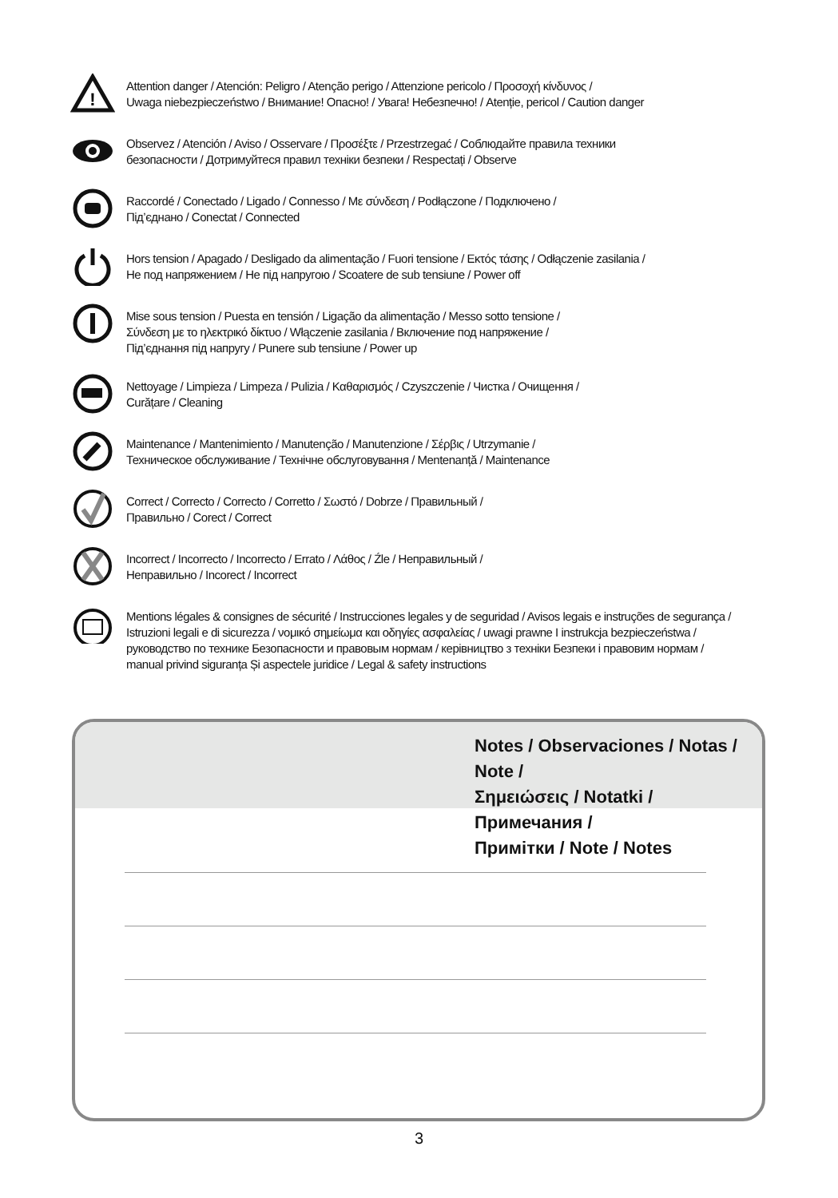!
Attention danger / Atención: Peligro / Atenção perigo / Attenzione pericolo / Προσοχή κίνδυνος /
Uwaga niebezpieczeństwo / Внимание! Опасно! / Увага! Небезпечно! / Atenție, pericol / Caution danger
Observez / Atención / Aviso / Osservare / Προσέξτε / Przestrzegać / Соблюдайте правила техники
безопасности / Дотримуйтеся правил техніки безпеки / Respectați / Observe
Raccordé / Conectado / Ligado / Connesso / Με σύνδεση / Podłączone / Подключено /
Під’єднано / Conectat / Connected
Hors tension / Apagado / Desligado da alimentação / Fuori tensione / Εκτός τάσης / Odłączenie zasilania /
Не под напряжением / Не під напругою / Scoatere de sub tensiune / Power off
Mise sous tension / Puesta en tensión / Ligação da alimentação / Messo sotto tensione /
Σύνδεση με το ηλεκτρικό δίκτυο / Włączenie zasilania / Включение под напряжение /
Під’єднання під напругу / Punere sub tensiune / Power up
Nettoyage / Limpieza / Limpeza / Pulizia / Καθαρισμός / Czyszczenie / Чистка / Очищення /
Curățare / Cleaning
Maintenance / Mantenimiento / Manutenção / Manutenzione / Σέρβις / Utrzymanie /
Техническое обслуживание / Технічне обслуговування / Mentenanță / Maintenance
Correct / Correcto / Correcto / Corretto / Σωστό / Dobrze / Правильный /
Правильно / Corect / Correct
Incorrect / Incorrecto / Incorrecto / Errato / Λάθος / Źle / Неправильный /
Неправильно / Incorect / Incorrect
Mentions légales & consignes de sécurité / Instrucciones legales y de seguridad / Avisos legais e instruções de segurança /
Istruzioni legali e di sicurezza / νομικό σημείωμα και οδηγίες ασφαλείας / uwagi prawne I instrukcja bezpieczeństwa /
руководство по технике Безопасности и правовым нормам / керівництво з техніки Безпеки і правовим нормам /
manual privind siguranța Și aspectele juridice / Legal & safety instructions
Notes / Observaciones / Notas / Note /
Σημειώσεις / Notatki / Примечания /
Примітки / Note / Notes
3